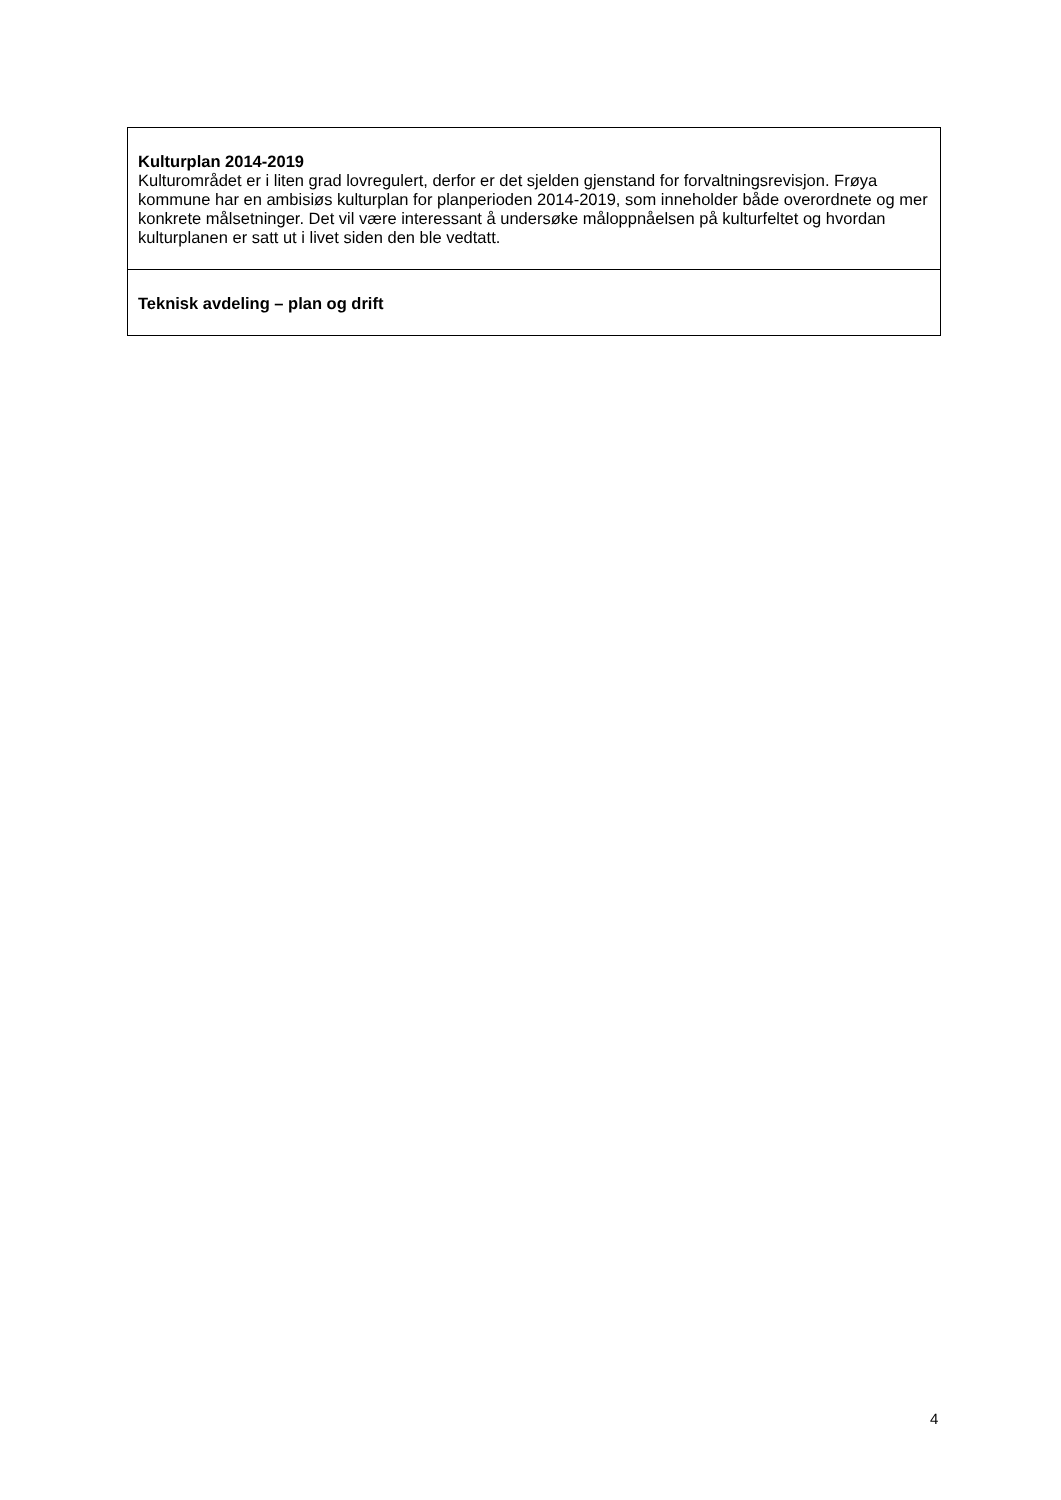| Kulturplan 2014-2019 Kulturområdet er i liten grad lovregulert, derfor er det sjelden gjenstand for forvaltningsrevisjon. Frøya kommune har en ambisiøs kulturplan for planperioden 2014-2019, som inneholder både overordnete og mer konkrete målsetninger. Det vil være interessant å undersøke måloppnåelsen på kulturfeltet og hvordan kulturplanen er satt ut i livet siden den ble vedtatt. |
| Teknisk avdeling – plan og drift |
4